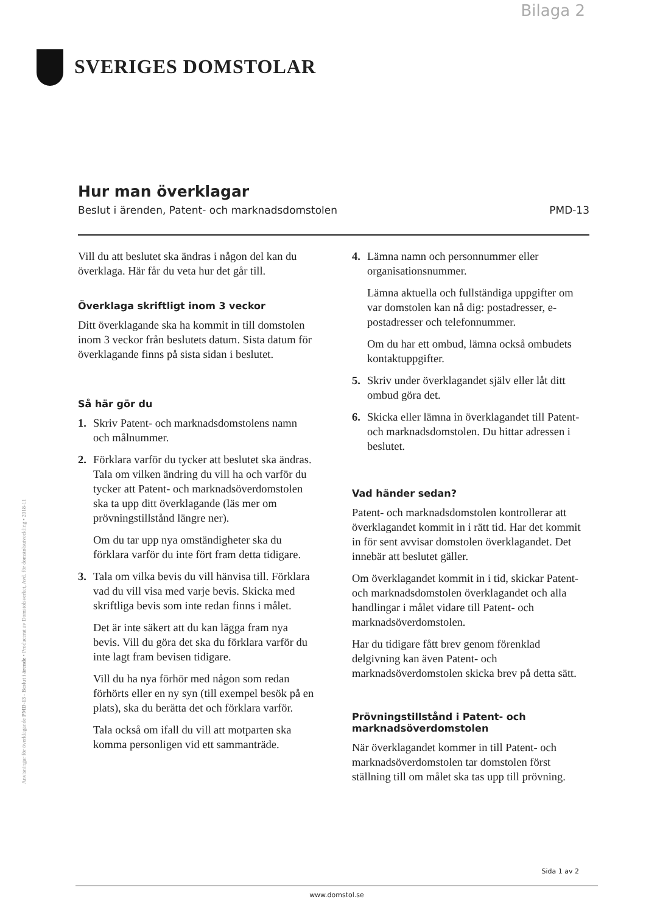Bilaga 2
SVERIGES DOMSTOLAR
Anvisningar för överklagande PMD-13 - Beslut i ärende • Producerat av Domstolsverket, Avd. för domstolsutveckling • 2018-11
Hur man överklagar
Beslut i ärenden, Patent- och marknadsdomstolen PMD-13
Vill du att beslutet ska ändras i någon del kan du överklaga. Här får du veta hur det går till.
Överklaga skriftligt inom 3 veckor
Ditt överklagande ska ha kommit in till domstolen inom 3 veckor från beslutets datum. Sista datum för överklagande finns på sista sidan i beslutet.
Så här gör du
1. Skriv Patent- och marknadsdomstolens namn och målnummer.
2. Förklara varför du tycker att beslutet ska ändras. Tala om vilken ändring du vill ha och varför du tycker att Patent- och marknadsöverdomstolen ska ta upp ditt överklagande (läs mer om prövningstillstånd längre ner).
Om du tar upp nya omständigheter ska du förklara varför du inte fört fram detta tidigare.
3. Tala om vilka bevis du vill hänvisa till. Förklara vad du vill visa med varje bevis. Skicka med skriftliga bevis som inte redan finns i målet.
Det är inte säkert att du kan lägga fram nya bevis. Vill du göra det ska du förklara varför du inte lagt fram bevisen tidigare.
Vill du ha nya förhör med någon som redan förhörts eller en ny syn (till exempel besök på en plats), ska du berätta det och förklara varför.
Tala också om ifall du vill att motparten ska komma personligen vid ett sammanträde.
4. Lämna namn och personnummer eller organisationsnummer.
Lämna aktuella och fullständiga uppgifter om var domstolen kan nå dig: postadresser, e-postadresser och telefonnummer.
Om du har ett ombud, lämna också ombudets kontaktuppgifter.
5. Skriv under överklagandet själv eller låt ditt ombud göra det.
6. Skicka eller lämna in överklagandet till Patent- och marknadsdomstolen. Du hittar adressen i beslutet.
Vad händer sedan?
Patent- och marknadsdomstolen kontrollerar att överklagandet kommit in i rätt tid. Har det kommit in för sent avvisar domstolen överklagandet. Det innebär att beslutet gäller.
Om överklagandet kommit in i tid, skickar Patent- och marknadsdomstolen överklagandet och alla handlingar i målet vidare till Patent- och marknadsöverdomstolen.
Har du tidigare fått brev genom förenklad delgivning kan även Patent- och marknadsöverdomstolen skicka brev på detta sätt.
Prövningstillstånd i Patent- och marknadsöverdomstolen
När överklagandet kommer in till Patent- och marknadsöverdomstolen tar domstolen först ställning till om målet ska tas upp till prövning.
Sida 1 av 2
www.domstol.se